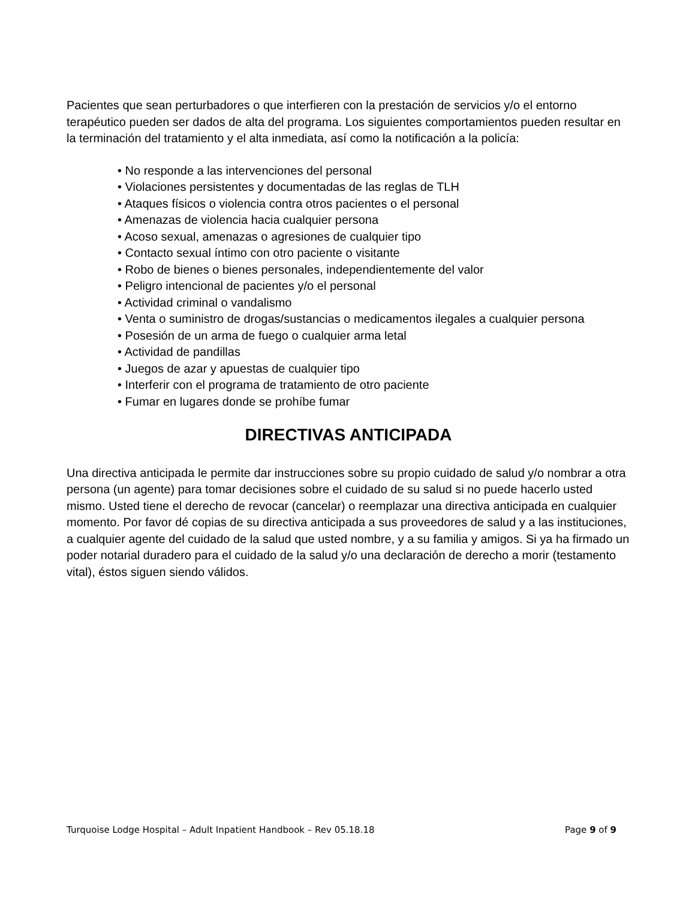Pacientes que sean perturbadores o que interfieren con la prestación de servicios y/o el entorno terapéutico pueden ser dados de alta del programa. Los siguientes comportamientos pueden resultar en la terminación del tratamiento y el alta inmediata, así como la notificación a la policía:
• No responde a las intervenciones del personal
• Violaciones persistentes y documentadas de las reglas de TLH
• Ataques físicos o violencia contra otros pacientes o el personal
• Amenazas de violencia hacia cualquier persona
• Acoso sexual, amenazas o agresiones de cualquier tipo
• Contacto sexual íntimo con otro paciente o visitante
• Robo de bienes o bienes personales, independientemente del valor
• Peligro intencional de pacientes y/o el personal
• Actividad criminal o vandalismo
• Venta o suministro de drogas/sustancias o medicamentos ilegales a cualquier persona
• Posesión de un arma de fuego o cualquier arma letal
• Actividad de pandillas
• Juegos de azar y apuestas de cualquier tipo
• Interferir con el programa de tratamiento de otro paciente
• Fumar en lugares donde se prohíbe fumar
DIRECTIVAS ANTICIPADA
Una directiva anticipada le permite dar instrucciones sobre su propio cuidado de salud y/o nombrar a otra persona (un agente) para tomar decisiones sobre el cuidado de su salud si no puede hacerlo usted mismo. Usted tiene el derecho de revocar (cancelar) o reemplazar una directiva anticipada en cualquier momento. Por favor dé copias de su directiva anticipada a sus proveedores de salud y a las instituciones, a cualquier agente del cuidado de la salud que usted nombre, y a su familia y amigos. Si ya ha firmado un poder notarial duradero para el cuidado de la salud y/o una declaración de derecho a morir (testamento vital), éstos siguen siendo válidos.
Turquoise Lodge Hospital – Adult Inpatient Handbook – Rev 05.18.18 Page 9 of 9